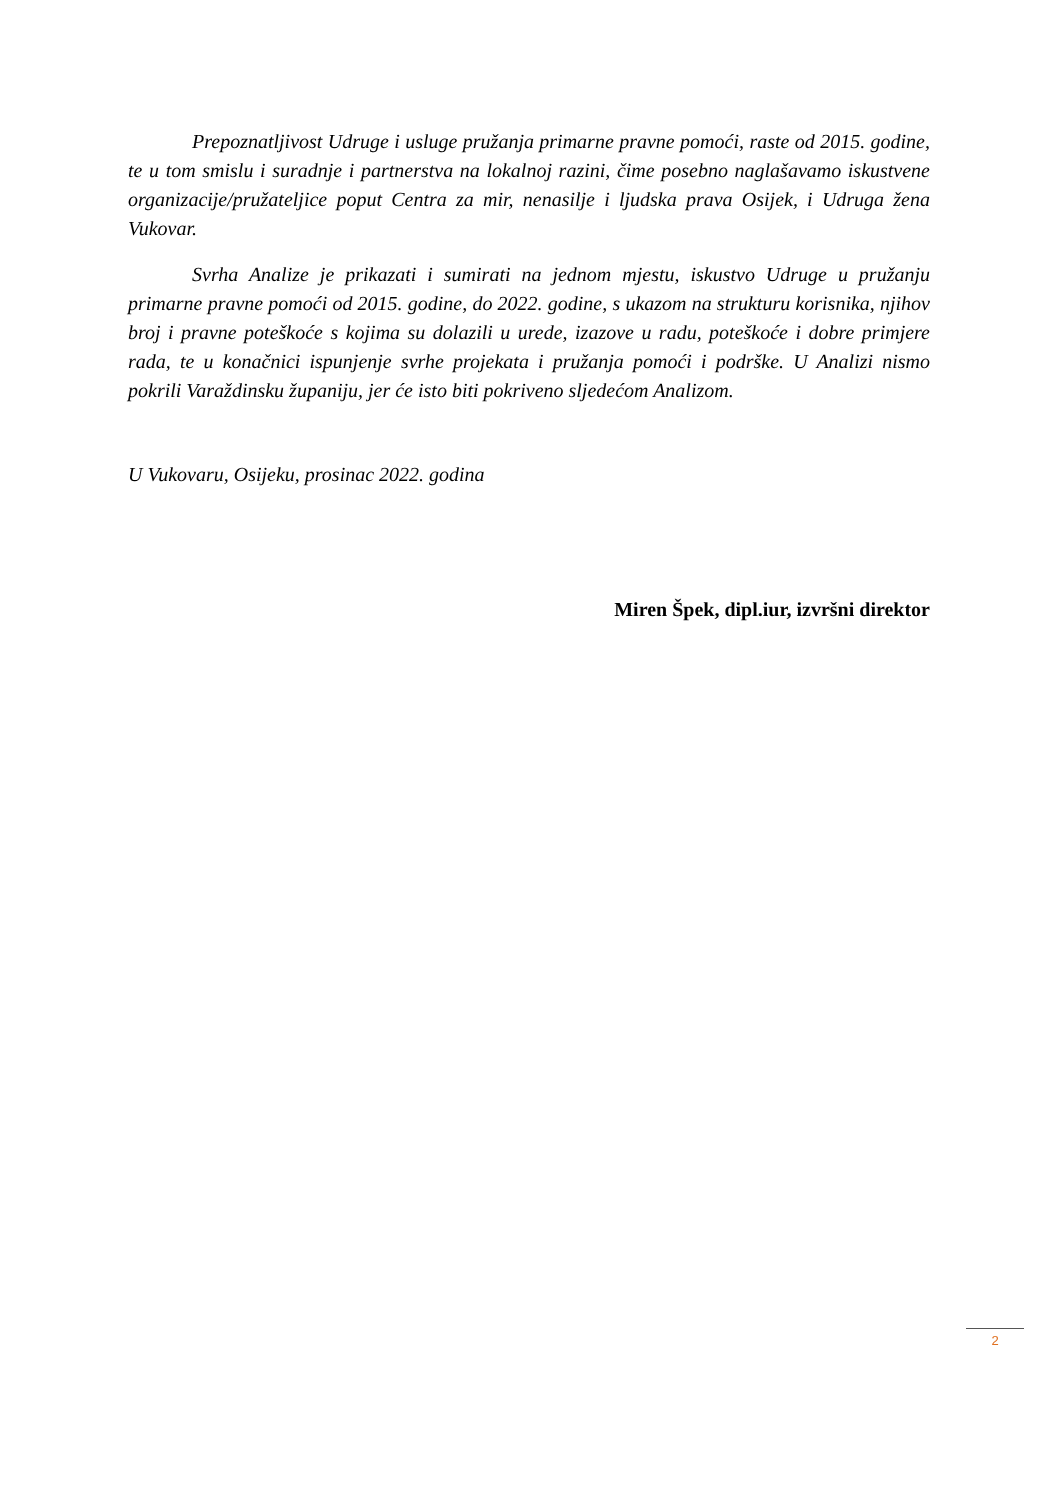Prepoznatljivost Udruge i usluge pružanja primarne pravne pomoći, raste od 2015. godine, te u tom smislu i suradnje i partnerstva na lokalnoj razini, čime posebno naglašavamo iskustvene organizacije/pružateljice poput Centra za mir, nenasilje i ljudska prava Osijek, i Udruga žena Vukovar.
Svrha Analize je prikazati i sumirati na jednom mjestu, iskustvo Udruge u pružanju primarne pravne pomoći od 2015. godine, do 2022. godine, s ukazom na strukturu korisnika, njihov broj i pravne poteškoće s kojima su dolazili u urede, izazove u radu, poteškoće i dobre primjere rada, te u konačnici ispunjenje svrhe projekata i pružanja pomoći i podrške. U Analizi nismo pokrili Varaždinsku županiju, jer će isto biti pokriveno sljedećom Analizom.
U Vukovaru, Osijeku, prosinac 2022. godina
Miren Špek, dipl.iur, izvršni direktor
2